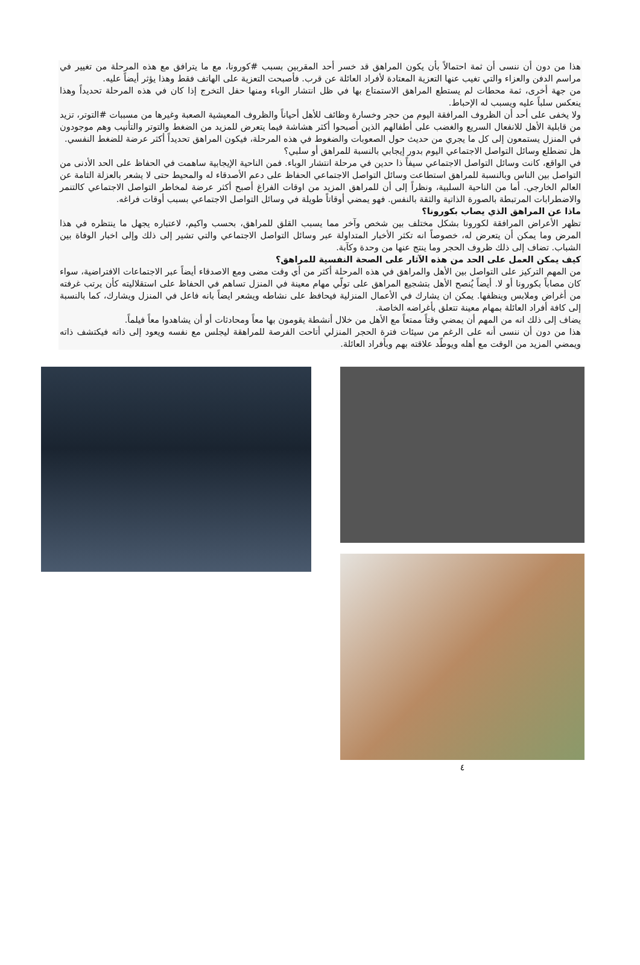هذا من دون أن ننسى أن ثمة احتمالاً بأن يكون المراهق قد خسر أحد المقربين بسبب #كورونا، مع ما يترافق مع هذه المرحلة من تغيير في مراسم الدفن والعزاء والتي تغيب عنها التعزية المعتادة لأفراد العائلة عن قرب. فأصبحت التعزية على الهاتف فقط وهذا يؤثر أيضاً عليه.
من جهة أخرى، ثمة محطات لم يستطع المراهق الاستمتاع بها في ظل انتشار الوباء ومنها حفل التخرج إذا كان في هذه المرحلة تحديداً وهذا ينعكس سلباً عليه ويسبب له الإحباط.
ولا يخفى على أحد أن الظروف المرافقة اليوم من حجر وخسارة وظائف للأهل أحياناً والظروف المعيشية الصعبة وغيرها من مسببات #التوتر، تزيد من قابلية الأهل للانفعال السريع والغضب على أطفالهم الذين أصبحوا أكثر هشاشة فيما يتعرض للمزيد من الضغط والتوتر والتأنيب وهم موجودون في المنزل يستمعون إلى كل ما يجري من حديث حول الصعوبات والضغوط في هذه المرحلة، فيكون المراهق تحديداً أكثر عرضة للضغط النفسي.
هل تضطلع وسائل التواصل الاجتماعي اليوم بدور إيجابي بالنسبة للمراهق أو سلبي؟
في الواقع، كانت وسائل التواصل الاجتماعي سيفاً ذا حدين في مرحلة انتشار الوباء. فمن الناحية الإيجابية ساهمت في الحفاظ على الحد الأدنى من التواصل بين الناس وبالنسبة للمراهق استطاعت وسائل التواصل الاجتماعي الحفاظ على دعم الأصدقاء له والمحيط حتى لا يشعر بالعزلة التامة عن العالم الخارجي. أما من الناحية السلبية، ونظراً إلى أن للمراهق المزيد من اوقات الفراغ أصبح أكثر عرضة لمخاطر التواصل الاجتماعي كالتنمر والاضطرابات المرتبطة بالصورة الذاتية والثقة بالنفس. فهو يمضي أوقاتاً طويلة في وسائل التواصل الاجتماعي بسبب أوقات فراغه.
ماذا عن المراهق الذي يصاب بكورونا؟
تظهر الأعراض المرافقة لكورونا بشكل مختلف بين شخص وآخر مما يسبب القلق للمراهق، بحسب واكيم، لاعتباره يجهل ما ينتظره في هذا المرض وما يمكن أن يتعرض له، خصوصاً انه تكثر الأخبار المتداولة عبر وسائل التواصل الاجتماعي والتي تشير إلى ذلك وإلى اخبار الوفاة بين الشباب. تضاف إلى ذلك ظروف الحجر وما ينتج عنها من وحدة وكآبة.
كيف يمكن العمل على الحد من هذه الآثار على الصحة النفسية للمراهق؟
من المهم التركيز على التواصل بين الأهل والمراهق في هذه المرحلة أكثر من أي وقت مضى ومع الاصدقاء أيضاً عبر الاجتماعات الافتراضية، سواء كان مصاباً بكورونا أو لا. أيضاً يُنصح الأهل بتشجيع المراهق على تولّي مهام معينة في المنزل تساهم في الحفاظ على استقلاليته كأن يرتب غرفته من أغراض وملابس وينظفها. يمكن ان يشارك في الأعمال المنزلية فيحافظ على نشاطه ويشعر ايضاً بانه فاعل في المنزل ويشارك، كما بالنسبة إلى كافة أفراد العائلة بمهام معينة تتعلق بأغراضه الخاصة.
يضاف إلى ذلك انه من المهم أن يمضي وقتاً ممتعاً مع الأهل من خلال أنشطة يقومون بها معاً ومحادثات أو أن يشاهدوا معاً فيلماً.
هذا من دون أن ننسى أنه على الرغم من سيئات فترة الحجر المنزلي أتاحت الفرصة للمراهقة ليجلس مع نفسه ويعود إلى ذاته فيكتشف ذاته ويمضي المزيد من الوقت مع أهله ويوطّد علاقته بهم وبأفراد العائلة.
٤